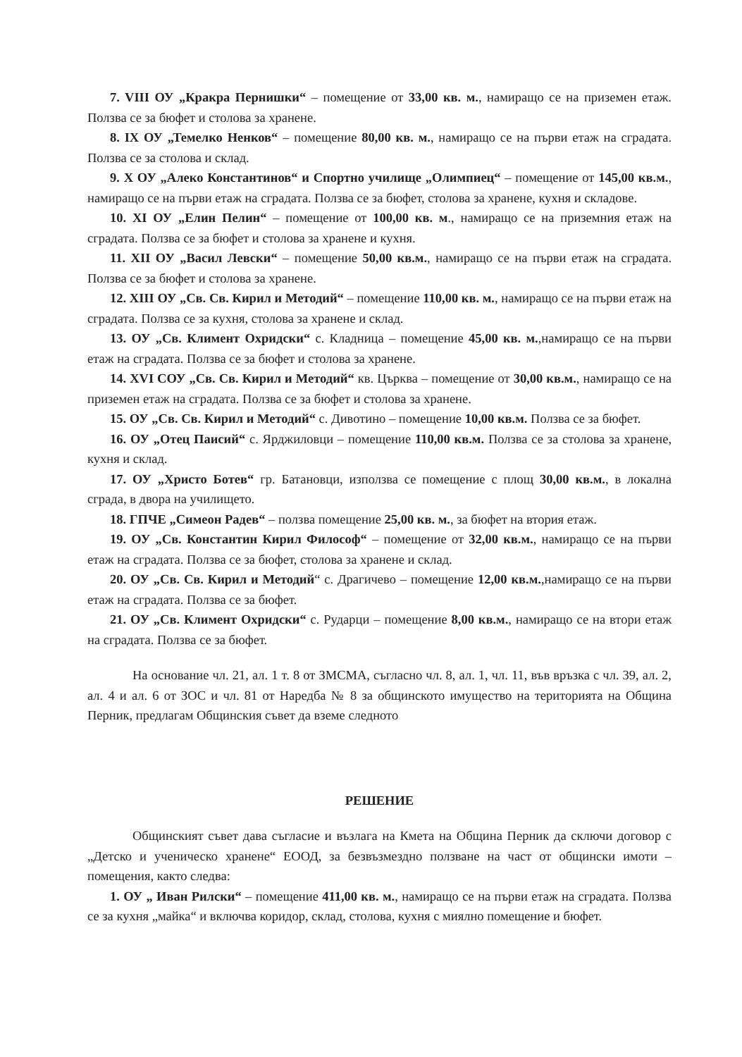7. VIII ОУ „Кракра Пернишки“ – помещение от 33,00 кв. м., намиращо се на приземен етаж. Ползва се за бюфет и столова за хранене.
8. IX ОУ „Темелко Ненков“ – помещение 80,00 кв. м., намиращо се на първи етаж на сградата. Ползва се за столова и склад.
9. X ОУ „Алеко Константинов“ и Спортно училище „Олимпиец“ – помещение от 145,00 кв.м., намиращо се на първи етаж на сградата. Ползва се за бюфет, столова за хранене, кухня и складове.
10. XI ОУ „Елин Пелин“ – помещение от 100,00 кв. м., намиращо се на приземния етаж на сградата. Ползва се за бюфет и столова за хранене и кухня.
11. XII ОУ „Васил Левски“ – помещение 50,00 кв.м., намиращо се на първи етаж на сградата. Ползва се за бюфет и столова за хранене.
12. XIII ОУ „Св. Св. Кирил и Методий“ – помещение 110,00 кв. м., намиращо се на първи етаж на сградата. Ползва се за кухня, столова за хранене и склад.
13. ОУ „Св. Климент Охридски“ с. Кладница – помещение 45,00 кв. м.,намиращо се на първи етаж на сградата. Ползва се за бюфет и столова за хранене.
14. XVI СОУ „Св. Св. Кирил и Методий“ кв. Църква – помещение от 30,00 кв.м., намиращо се на приземен етаж на сградата. Ползва се за бюфет и столова за хранене.
15. ОУ „Св. Св. Кирил и Методий“ с. Дивотино – помещение 10,00 кв.м. Ползва се за бюфет.
16. ОУ „Отец Паисий“ с. Ярджиловци – помещение 110,00 кв.м. Ползва се за столова за хранене, кухня и склад.
17. ОУ „Христо Ботев“ гр. Батановци, използва се помещение с площ 30,00 кв.м., в локална сграда, в двора на училището.
18. ГПЧЕ „Симеон Радев“ – ползва помещение 25,00 кв. м., за бюфет на втория етаж.
19. ОУ „Св. Константин Кирил Философ“ – помещение от 32,00 кв.м., намиращо се на първи етаж на сградата. Ползва се за бюфет, столова за хранене и склад.
20. ОУ „Св. Св. Кирил и Методий“ с. Драгичево – помещение 12,00 кв.м.,намиращо се на първи етаж на сградата. Ползва се за бюфет.
21. ОУ „Св. Климент Охридски“ с. Рударци – помещение 8,00 кв.м., намиращо се на втори етаж на сградата. Ползва се за бюфет.
На основание чл. 21, ал. 1 т. 8 от ЗМСМА, съгласно чл. 8, ал. 1, чл. 11, във връзка с чл. 39, ал. 2, ал. 4 и ал. 6 от ЗОС и чл. 81 от Наредба № 8 за общинското имущество на територията на Община Перник, предлагам Общинския съвет да вземе следното
РЕШЕНИЕ
Общинският съвет дава съгласие и възлага на Кмета на Община Перник да сключи договор с „Детско и ученическо хранене“ ЕООД, за безвъзмездно ползване на част от общински имоти – помещения, както следва:
1. ОУ „ Иван Рилски“ – помещение 411,00 кв. м., намиращо се на първи етаж на сградата. Ползва се за кухня „майка“ и включва коридор, склад, столова, кухня с миялно помещение и бюфет.